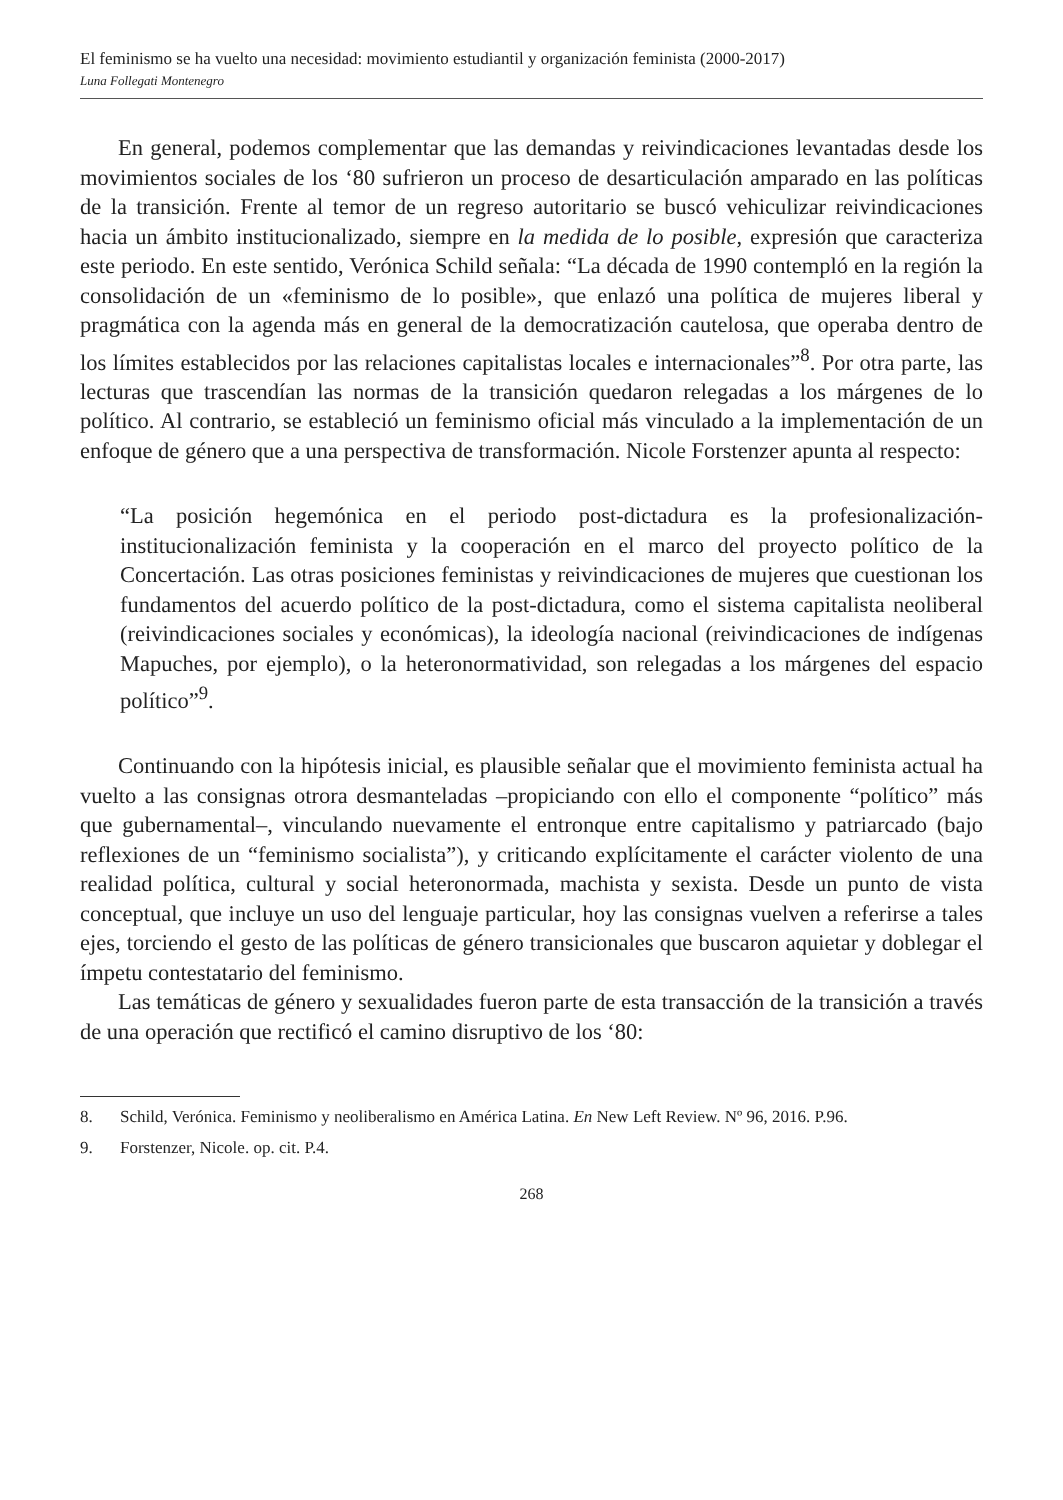El feminismo se ha vuelto una necesidad: movimiento estudiantil y organización feminista (2000-2017)
Luna Follegati Montenegro
En general, podemos complementar que las demandas y reivindicaciones levantadas desde los movimientos sociales de los ‘80 sufrieron un proceso de desarticulación amparado en las políticas de la transición. Frente al temor de un regreso autoritario se buscó vehiculizar reivindicaciones hacia un ámbito institucionalizado, siempre en la medida de lo posible, expresión que caracteriza este periodo. En este sentido, Verónica Schild señala: “La década de 1990 contempló en la región la consolidación de un «feminismo de lo posible», que enlazó una política de mujeres liberal y pragmática con la agenda más en general de la democratización cautelosa, que operaba dentro de los límites establecidos por las relaciones capitalistas locales e internacionales”<sup>8</sup>. Por otra parte, las lecturas que trascendían las normas de la transición quedaron relegadas a los márgenes de lo político. Al contrario, se estableció un feminismo oficial más vinculado a la implementación de un enfoque de género que a una perspectiva de transformación. Nicole Forstenzer apunta al respecto:
“La posición hegemónica en el periodo post-dictadura es la profesionalización-institucionalización feminista y la cooperación en el marco del proyecto político de la Concertación. Las otras posiciones feministas y reivindicaciones de mujeres que cuestionan los fundamentos del acuerdo político de la post-dictadura, como el sistema capitalista neoliberal (reivindicaciones sociales y económicas), la ideología nacional (reivindicaciones de indígenas Mapuches, por ejemplo), o la heteronormatividad, son relegadas a los márgenes del espacio político”<sup>9</sup>.
Continuando con la hipótesis inicial, es plausible señalar que el movimiento feminista actual ha vuelto a las consignas otrora desmanteladas –propiciando con ello el componente “político” más que gubernamental–, vinculando nuevamente el entronque entre capitalismo y patriarcado (bajo reflexiones de un “feminismo socialista”), y criticando explícitamente el carácter violento de una realidad política, cultural y social heteronormada, machista y sexista. Desde un punto de vista conceptual, que incluye un uso del lenguaje particular, hoy las consignas vuelven a referirse a tales ejes, torciendo el gesto de las políticas de género transicionales que buscaron aquietar y doblegar el ímpetu contestatario del feminismo.
Las temáticas de género y sexualidades fueron parte de esta transacción de la transición a través de una operación que rectificó el camino disruptivo de los ‘80:
8. Schild, Verónica. Feminismo y neoliberalismo en América Latina. En New Left Review. Nº 96, 2016. P.96.
9. Forstenzer, Nicole. op. cit. P.4.
268